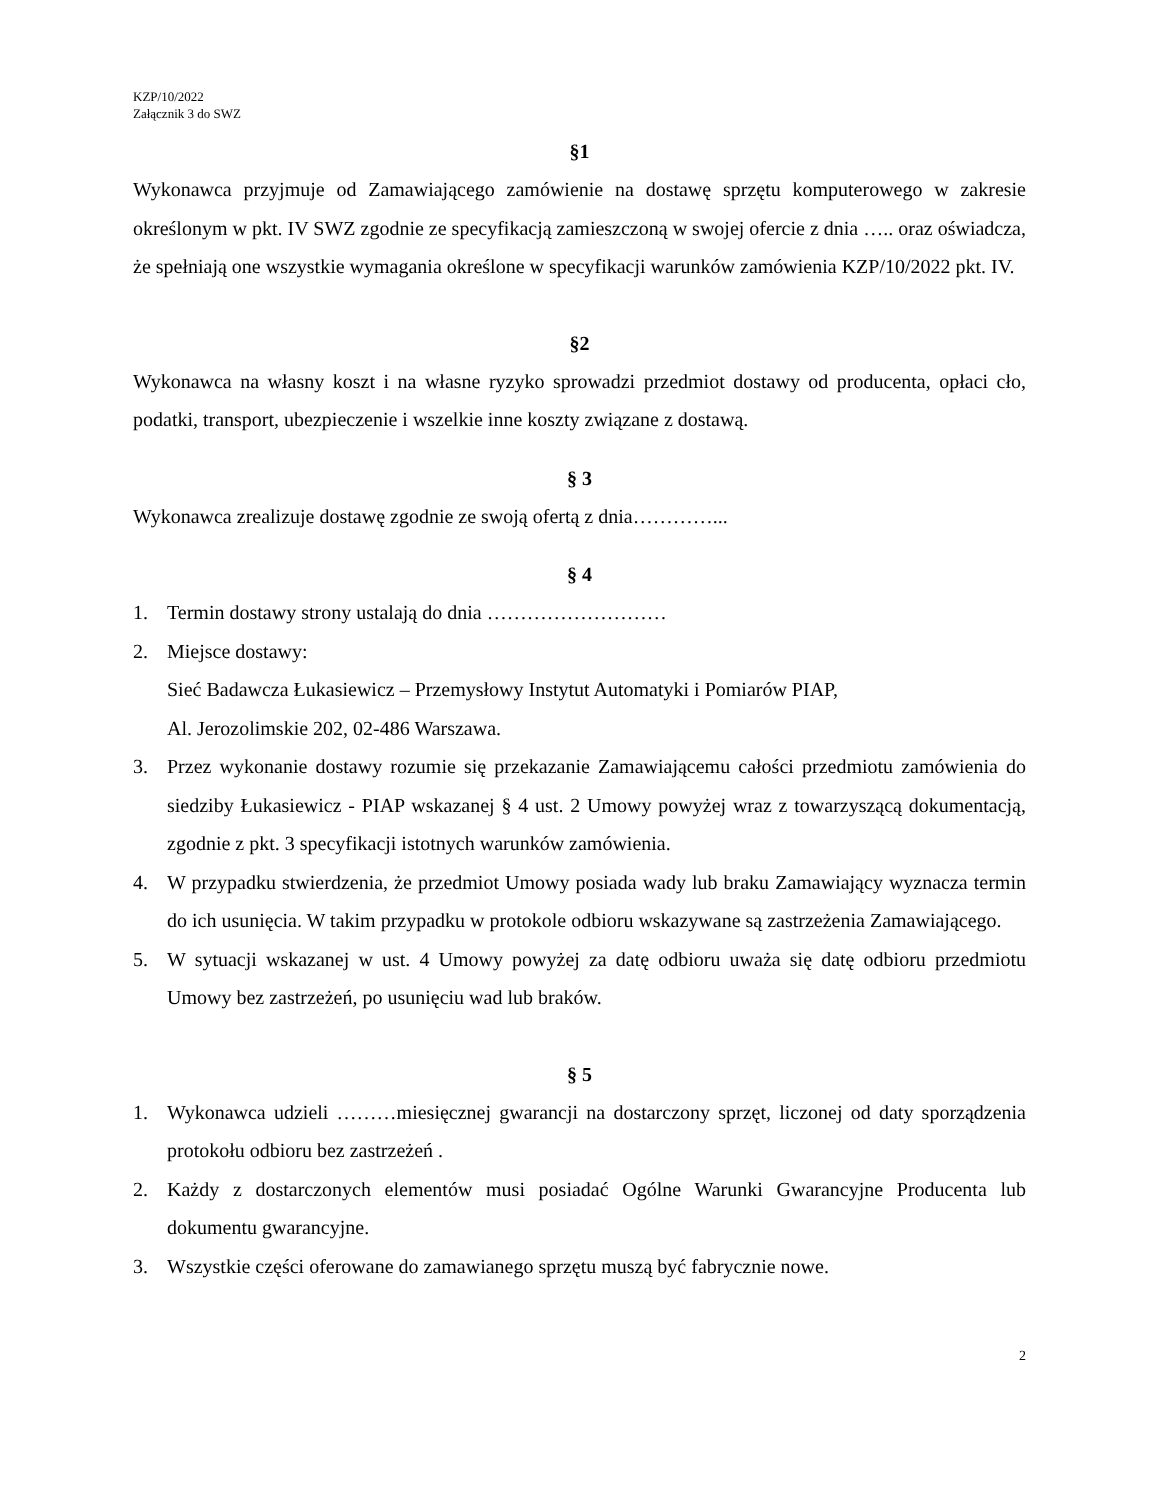KZP/10/2022
Załącznik 3 do SWZ
§1
Wykonawca przyjmuje od Zamawiającego zamówienie na dostawę sprzętu komputerowego w zakresie określonym w pkt. IV SWZ zgodnie ze specyfikacją zamieszczoną w swojej ofercie z dnia ….. oraz oświadcza, że spełniają one wszystkie wymagania określone w specyfikacji warunków zamówienia KZP/10/2022 pkt. IV.
§2
Wykonawca na własny koszt i na własne ryzyko sprowadzi przedmiot dostawy od producenta, opłaci cło, podatki, transport, ubezpieczenie i wszelkie inne koszty związane z dostawą.
§ 3
Wykonawca zrealizuje dostawę zgodnie ze swoją ofertą z dnia…………...
§ 4
1. Termin dostawy strony ustalają do dnia ………………………
2. Miejsce dostawy:
Sieć Badawcza Łukasiewicz – Przemysłowy Instytut Automatyki i Pomiarów PIAP,
Al. Jerozolimskie 202, 02-486 Warszawa.
3. Przez wykonanie dostawy rozumie się przekazanie Zamawiającemu całości przedmiotu zamówienia do siedziby Łukasiewicz - PIAP wskazanej § 4 ust. 2 Umowy powyżej wraz z towarzyszącą dokumentacją, zgodnie z pkt. 3 specyfikacji istotnych warunków zamówienia.
4. W przypadku stwierdzenia, że przedmiot Umowy posiada wady lub braku Zamawiający wyznacza termin do ich usunięcia. W takim przypadku w protokole odbioru wskazywane są zastrzeżenia Zamawiającego.
5. W sytuacji wskazanej w ust. 4 Umowy powyżej za datę odbioru uważa się datę odbioru przedmiotu Umowy bez zastrzeżeń, po usunięciu wad lub braków.
§ 5
1. Wykonawca udzieli ………miesięcznej gwarancji na dostarczony sprzęt, liczonej od daty sporządzenia protokołu odbioru bez zastrzeżeń .
2. Każdy z dostarczonych elementów musi posiadać Ogólne Warunki Gwarancyjne Producenta lub dokumentu gwarancyjne.
3. Wszystkie części oferowane do zamawianego sprzętu muszą być fabrycznie nowe.
2